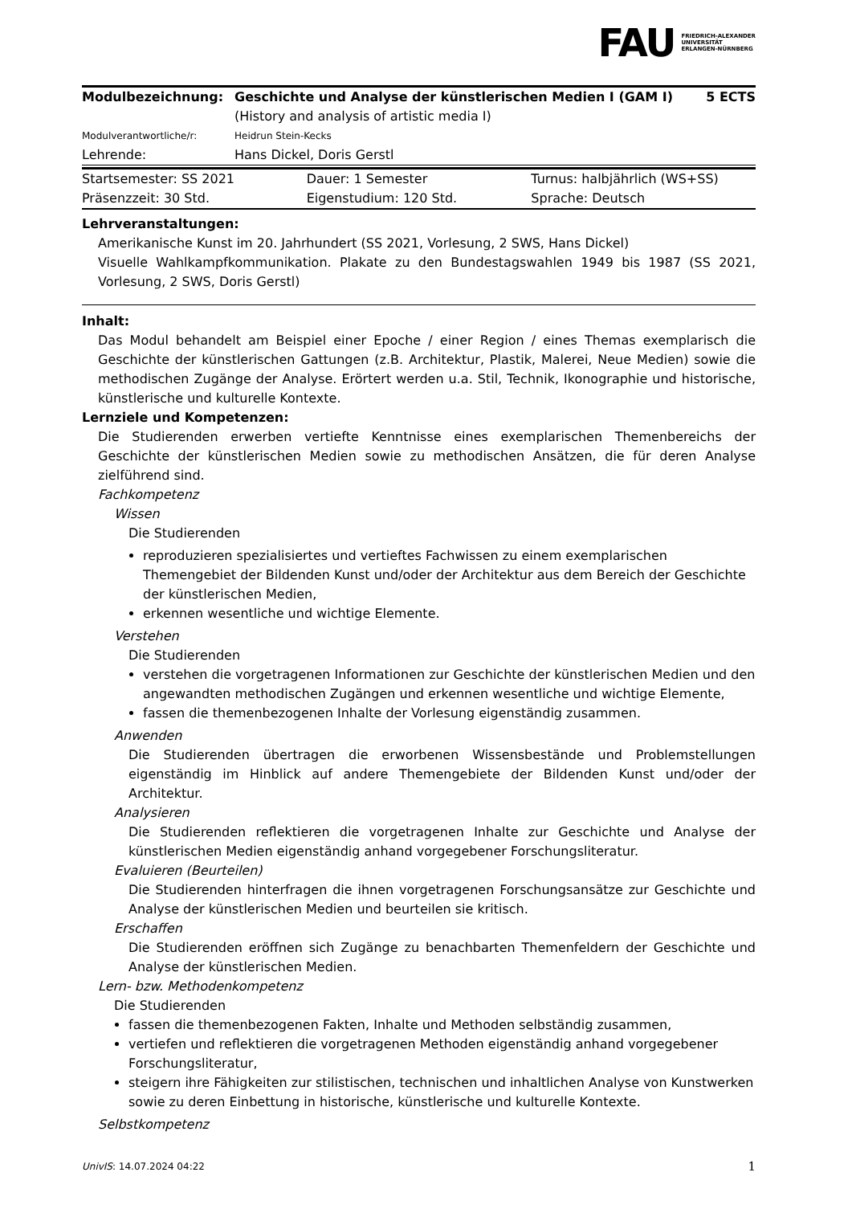FAU FRIEDRICH-ALEXANDER
UNIVERSITÄT
ERLANGEN-NÜRNBERG
| Modulbezeichnung: | Geschichte und Analyse der künstlerischen Medien I (GAM I) (History and analysis of artistic media I) | 5 ECTS |
| Modulverantwortliche/r: | Heidrun Stein-Kecks | |
| Lehrende: | Hans Dickel, Doris Gerstl | |
| Startsemester: SS 2021 | Dauer: 1 Semester | Turnus: halbjährlich (WS+SS) |
| Präsenzzeit: 30 Std. | Eigenstudium: 120 Std. | Sprache: Deutsch |
Lehrveranstaltungen:
Amerikanische Kunst im 20. Jahrhundert (SS 2021, Vorlesung, 2 SWS, Hans Dickel)
Visuelle Wahlkampfkommunikation. Plakate zu den Bundestagswahlen 1949 bis 1987 (SS 2021, Vorlesung, 2 SWS, Doris Gerstl)
Inhalt:
Das Modul behandelt am Beispiel einer Epoche / einer Region / eines Themas exemplarisch die Geschichte der künstlerischen Gattungen (z.B. Architektur, Plastik, Malerei, Neue Medien) sowie die methodischen Zugänge der Analyse. Erörtert werden u.a. Stil, Technik, Ikonographie und historische, künstlerische und kulturelle Kontexte.
Lernziele und Kompetenzen:
Die Studierenden erwerben vertiefte Kenntnisse eines exemplarischen Themenbereichs der Geschichte der künstlerischen Medien sowie zu methodischen Ansätzen, die für deren Analyse zielführend sind.
Fachkompetenz
Wissen
Die Studierenden
reproduzieren spezialisiertes und vertieftes Fachwissen zu einem exemplarischen Themengebiet der Bildenden Kunst und/oder der Architektur aus dem Bereich der Geschichte der künstlerischen Medien,
erkennen wesentliche und wichtige Elemente.
Verstehen
Die Studierenden
verstehen die vorgetragenen Informationen zur Geschichte der künstlerischen Medien und den angewandten methodischen Zugängen und erkennen wesentliche und wichtige Elemente,
fassen die themenbezogenen Inhalte der Vorlesung eigenständig zusammen.
Anwenden
Die Studierenden übertragen die erworbenen Wissensbestände und Problemstellungen eigenständig im Hinblick auf andere Themengebiete der Bildenden Kunst und/oder der Architektur.
Analysieren
Die Studierenden reflektieren die vorgetragenen Inhalte zur Geschichte und Analyse der künstlerischen Medien eigenständig anhand vorgegebener Forschungsliteratur.
Evaluieren (Beurteilen)
Die Studierenden hinterfragen die ihnen vorgetragenen Forschungsansätze zur Geschichte und Analyse der künstlerischen Medien und beurteilen sie kritisch.
Erschaffen
Die Studierenden eröffnen sich Zugänge zu benachbarten Themenfeldern der Geschichte und Analyse der künstlerischen Medien.
Lern- bzw. Methodenkompetenz
Die Studierenden
fassen die themenbezogenen Fakten, Inhalte und Methoden selbständig zusammen,
vertiefen und reflektieren die vorgetragenen Methoden eigenständig anhand vorgegebener Forschungsliteratur,
steigern ihre Fähigkeiten zur stilistischen, technischen und inhaltlichen Analyse von Kunstwerken sowie zu deren Einbettung in historische, künstlerische und kulturelle Kontexte.
Selbstkompetenz
UnivIS: 14.07.2024 04:22 1